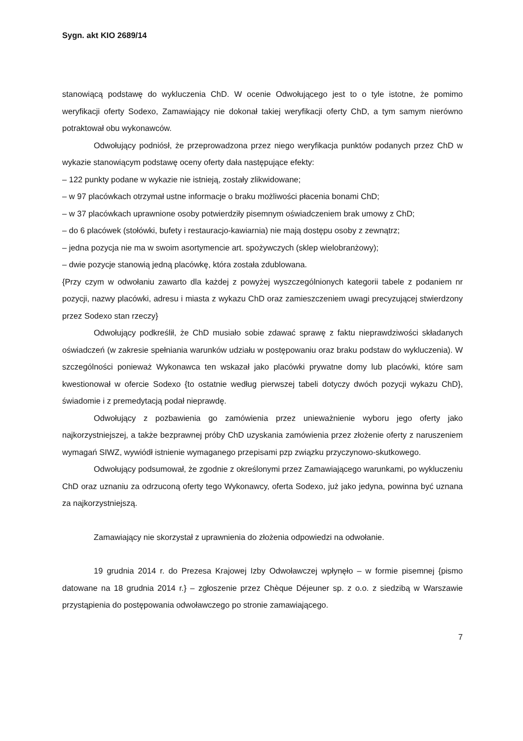Sygn. akt KIO 2689/14
stanowiącą podstawę do wykluczenia ChD. W ocenie Odwołującego jest to o tyle istotne, że pomimo weryfikacji oferty Sodexo, Zamawiający nie dokonał takiej weryfikacji oferty ChD, a tym samym nierówno potraktował obu wykonawców.
Odwołujący podniósł, że przeprowadzona przez niego weryfikacja punktów podanych przez ChD w wykazie stanowiącym podstawę oceny oferty dała następujące efekty:
– 122 punkty podane w wykazie nie istnieją, zostały zlikwidowane;
– w 97 placówkach otrzymał ustne informacje o braku możliwości płacenia bonami ChD;
– w 37 placówkach uprawnione osoby potwierdziły pisemnym oświadczeniem brak umowy z ChD;
– do 6 placówek (stołówki, bufety i restauracjo-kawiarnia) nie mają dostępu osoby z zewnątrz;
– jedna pozycja nie ma w swoim asortymencie art. spożywczych (sklep wielobranżowy);
– dwie pozycje stanowią jedną placówkę, która została zdublowana.
{Przy czym w odwołaniu zawarto dla każdej z powyżej wyszczególnionych kategorii tabele z podaniem nr pozycji, nazwy placówki, adresu i miasta z wykazu ChD oraz zamieszczeniem uwagi precyzującej stwierdzony przez Sodexo stan rzeczy}
Odwołujący podkreślił, że ChD musiało sobie zdawać sprawę z faktu nieprawdziwości składanych oświadczeń (w zakresie spełniania warunków udziału w postępowaniu oraz braku podstaw do wykluczenia). W szczególności ponieważ Wykonawca ten wskazał jako placówki prywatne domy lub placówki, które sam kwestionował w ofercie Sodexo {to ostatnie według pierwszej tabeli dotyczy dwóch pozycji wykazu ChD}, świadomie i z premedytacją podał nieprawdę.
Odwołujący z pozbawienia go zamówienia przez unieważnienie wyboru jego oferty jako najkorzystniejszej, a także bezprawnej próby ChD uzyskania zamówienia przez złożenie oferty z naruszeniem wymagań SIWZ, wywiódł istnienie wymaganego przepisami pzp związku przyczynowo-skutkowego.
Odwołujący podsumował, że zgodnie z określonymi przez Zamawiającego warunkami, po wykluczeniu ChD oraz uznaniu za odrzuconą oferty tego Wykonawcy, oferta Sodexo, już jako jedyna, powinna być uznana za najkorzystniejszą.
Zamawiający nie skorzystał z uprawnienia do złożenia odpowiedzi na odwołanie.
19 grudnia 2014 r. do Prezesa Krajowej Izby Odwoławczej wpłynęło – w formie pisemnej {pismo datowane na 18 grudnia 2014 r.} – zgłoszenie przez Chèque Déjeuner sp. z o.o. z siedzibą w Warszawie przystąpienia do postępowania odwoławczego po stronie zamawiającego.
7